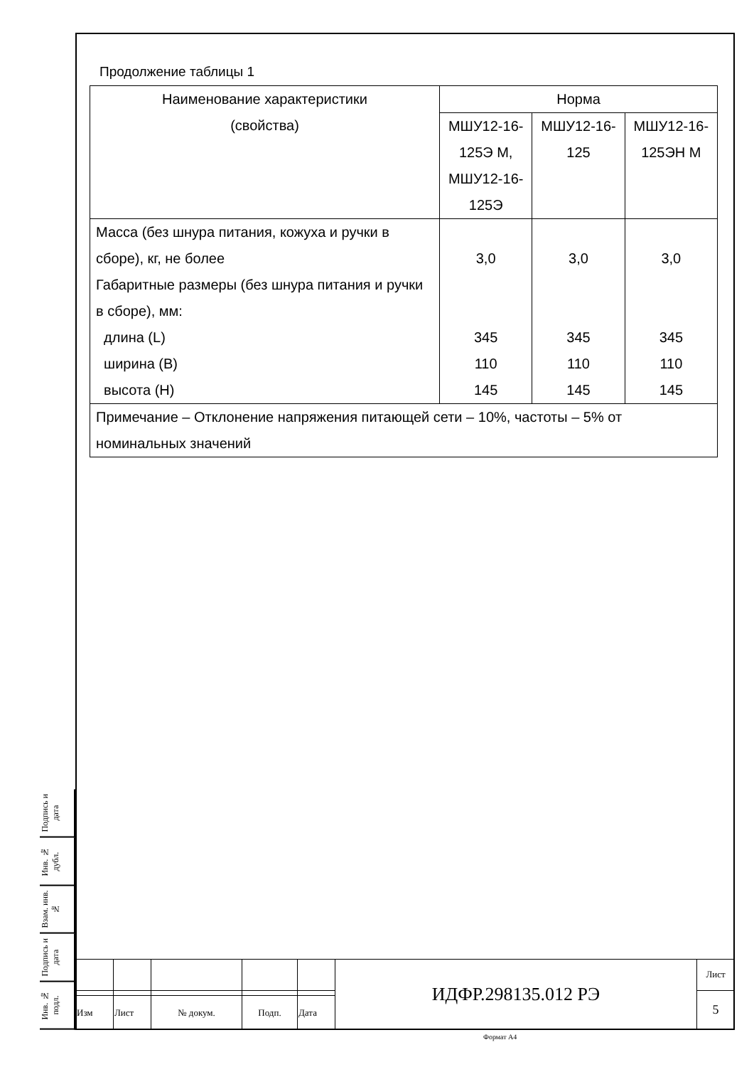Продолжение таблицы 1
| Наименование характеристики (свойства) | Норма | | |
| | МШУ12-16- 125Э М, МШУ12-16- 125Э | МШУ12-16- 125 | МШУ12-16- 125ЭН М |
| Масса (без шнура питания, кожуха и ручки в сборе), кг, не более Габаритные размеры (без шнура питания и ручки в сборе), мм: длина (L) ширина (B) высота (H) | 3,0 345 110 145 | 3,0 345 110 145 | 3,0 345 110 145 |
| Примечание – Отклонение напряжения питающей сети – 10%, частоты – 5% от номинальных значений | | | |
Подпись и дата
Инв. № дубл.
Взам. инв. №
Подпись и дата
Инв. № подл.
| | | | | | ИДФР.298135.012 РЭ | Лист |
| | | | | | | 5 |
| Изм | Лист | № докум. | Подп. | Дата | | |
Формат А4